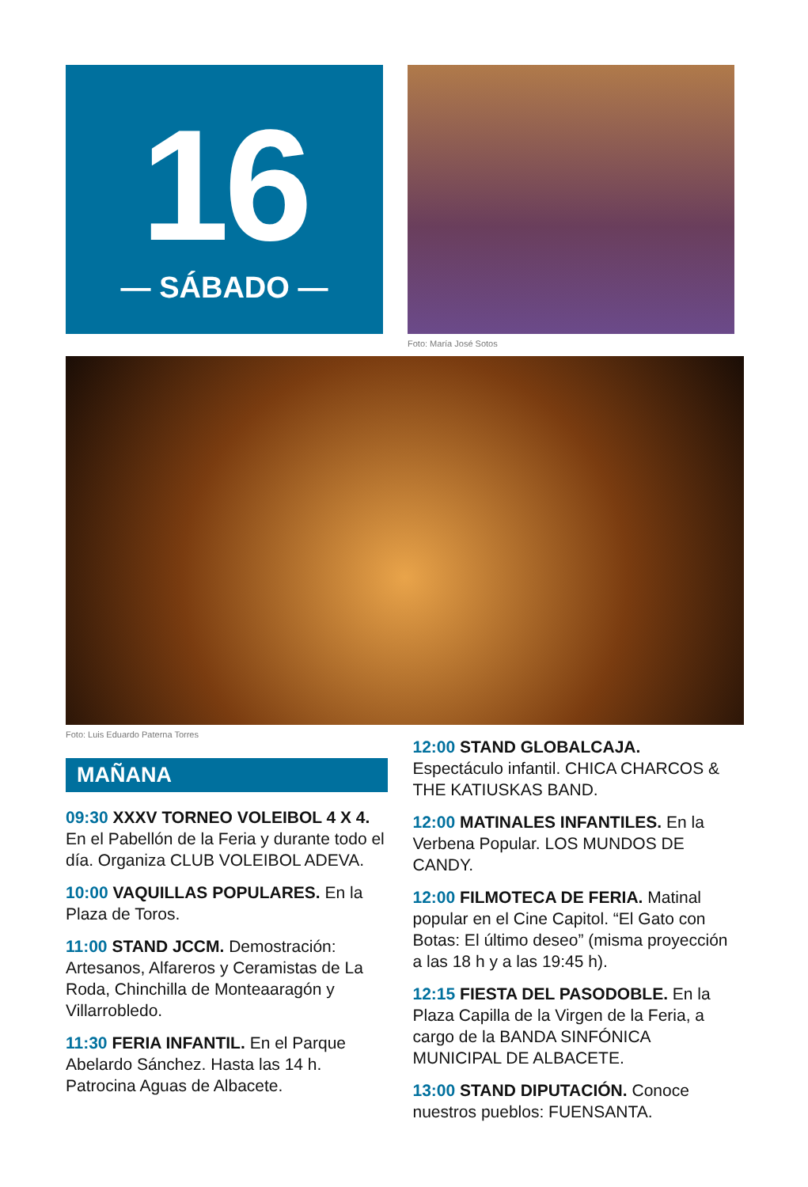16
— SÁBADO —
Foto: María José Sotos
Foto: Luis Eduardo Paterna Torres
MAÑANA
09:30 XXXV TORNEO VOLEIBOL 4 X 4. En el Pabellón de la Feria y durante todo el día. Organiza CLUB VOLEIBOL ADEVA.
10:00 VAQUILLAS POPULARES. En la Plaza de Toros.
11:00 STAND JCCM. Demostración: Artesanos, Alfareros y Ceramistas de La Roda, Chinchilla de Monteaaragón y Villarrobledo.
11:30 FERIA INFANTIL. En el Parque Abelardo Sánchez. Hasta las 14 h. Patrocina Aguas de Albacete.
12:00 STAND GLOBALCAJA. Espectáculo infantil. CHICA CHARCOS & THE KATIUSKAS BAND.
12:00 MATINALES INFANTILES. En la Verbena Popular. LOS MUNDOS DE CANDY.
12:00 FILMOTECA DE FERIA. Matinal popular en el Cine Capitol. “El Gato con Botas: El último deseo” (misma proyección a las 18 h y a las 19:45 h).
12:15 FIESTA DEL PASODOBLE. En la Plaza Capilla de la Virgen de la Feria, a cargo de la BANDA SINFÓNICA MUNICIPAL DE ALBACETE.
13:00 STAND DIPUTACIÓN. Conoce nuestros pueblos: FUENSANTA.